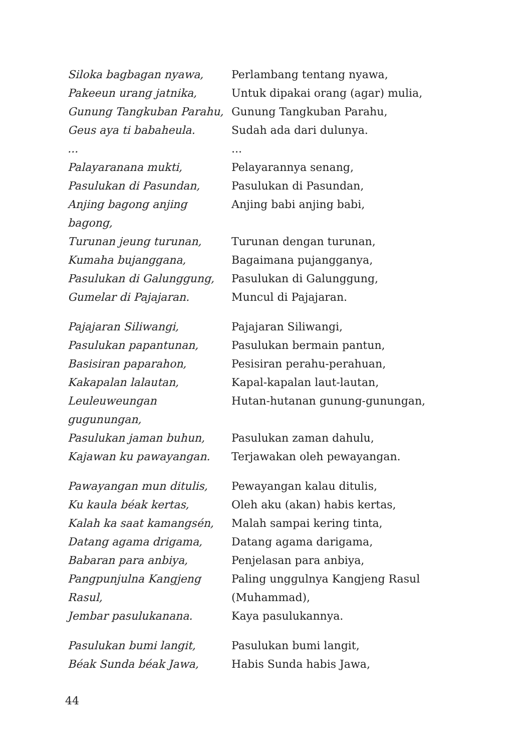| Siloka bagbagan nyawa, | Perlambang tentang nyawa, |
| Pakeeun urang jatnika, | Untuk dipakai orang (agar) mulia, |
| Gunung Tangkuban Parahu, | Gunung Tangkuban Parahu, |
| Geus aya ti babaheula. | Sudah ada dari dulunya. |
| ... | ... |
| Palayaranana mukti, | Pelayarannya senang, |
| Pasulukan di Pasundan, | Pasulukan di Pasundan, |
| Anjing bagong anjing bagong, | Anjing babi anjing babi, |
| Turunan jeung turunan, | Turunan dengan turunan, |
| Kumaha bujanggana, | Bagaimana pujangganya, |
| Pasulukan di Galunggung, | Pasulukan di Galunggung, |
| Gumelar di Pajajaran. | Muncul di Pajajaran. |
| Pajajaran Siliwangi, | Pajajaran Siliwangi, |
| Pasulukan papantunan, | Pasulukan bermain pantun, |
| Basisiran paparahon, | Pesisiran perahu-perahuan, |
| Kakapalan lalautan, | Kapal-kapalan laut-lautan, |
| Leuleuweungan gugunungan, | Hutan-hutanan gunung-gunungan, |
| Pasulukan jaman buhun, | Pasulukan zaman dahulu, |
| Kajawan ku pawayangan. | Terjawakan oleh pewayangan. |
| Pawayangan mun ditulis, | Pewayangan kalau ditulis, |
| Ku kaula béak kertas, | Oleh aku (akan) habis kertas, |
| Kalah ka saat kamangsén, | Malah sampai kering tinta, |
| Datang agama drigama, | Datang agama darigama, |
| Babaran para anbiya, | Penjelasan para anbiya, |
| Pangpunjulna Kangjeng Rasul, | Paling unggulnya Kangjeng Rasul (Muhammad), |
| Jembar pasulukanana. | Kaya pasulukannya. |
| Pasulukan bumi langit, | Pasulukan bumi langit, |
| Béak Sunda béak Jawa, | Habis Sunda habis Jawa, |
44